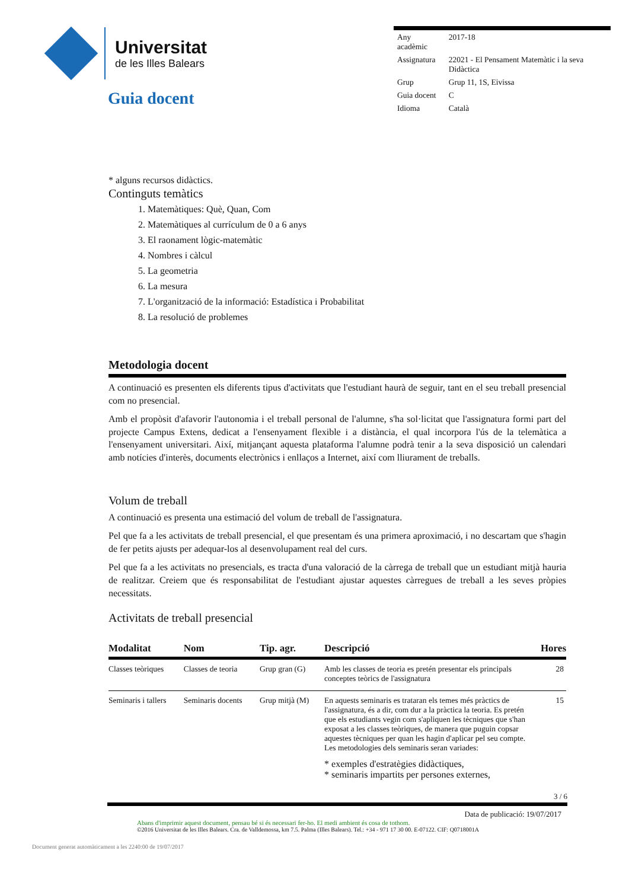Universitat
de les Illes Balears
Guia docent
| Any acadèmic | 2017-18 |
| Assignatura | 22021 - El Pensament Matemàtic i la seva Didàctica |
| Grup | Grup 11, 1S, Eivissa |
| Guia docent | C |
| Idioma | Català |
* alguns recursos didàctics.
Continguts temàtics
1. Matemàtiques: Què, Quan, Com
2. Matemàtiques al currículum de 0 a 6 anys
3. El raonament lògic-matemàtic
4. Nombres i càlcul
5. La geometria
6. La mesura
7. L'organització de la informació: Estadística i Probabilitat
8. La resolució de problemes
Metodologia docent
A continuació es presenten els diferents tipus d'activitats que l'estudiant haurà de seguir, tant en el seu treball presencial com no presencial.
Amb el propòsit d'afavorir l'autonomia i el treball personal de l'alumne, s'ha sol·licitat que l'assignatura formi part del projecte Campus Extens, dedicat a l'ensenyament flexible i a distància, el qual incorpora l'ús de la telemàtica a l'ensenyament universitari. Així, mitjançant aquesta plataforma l'alumne podrà tenir a la seva disposició un calendari amb notícies d'interès, documents electrònics i enllaços a Internet, així com lliurament de treballs.
Volum de treball
A continuació es presenta una estimació del volum de treball de l'assignatura.
Pel que fa a les activitats de treball presencial, el que presentam és una primera aproximació, i no descartam que s'hagin de fer petits ajusts per adequar-los al desenvolupament real del curs.
Pel que fa a les activitats no presencials, es tracta d'una valoració de la càrrega de treball que un estudiant mitjà hauria de realitzar. Creiem que és responsabilitat de l'estudiant ajustar aquestes càrregues de treball a les seves pròpies necessitats.
Activitats de treball presencial
| Modalitat | Nom | Tip. agr. | Descripció | Hores |
| --- | --- | --- | --- | --- |
| Classes teòriques | Classes de teoria | Grup gran (G) | Amb les classes de teoria es pretén presentar els principals conceptes teòrics de l'assignatura | 28 |
| Seminaris i tallers | Seminaris docents | Grup mitjà (M) | En aquests seminaris es trataran els temes més pràctics de l'assignatura, és a dir, com dur a la pràctica la teoria. Es pretén que els estudiants vegin com s'apliquen les tècniques que s'han exposat a les classes teòriques, de manera que puguin copsar aquestes tècniques per quan les hagin d'aplicar pel seu compte. Les metodologies dels seminaris seran variades: * exemples d'estratègies didàctiques, * seminaris impartits per persones externes, | 15 |
3 / 6
Data de publicació: 19/07/2017
Abans d'imprimir aquest document, pensau bé si és necessari fer-ho. El medi ambient és cosa de tothom.
©2016 Universitat de les Illes Balears. Cra. de Valldemossa, km 7.5. Palma (Illes Balears). Tel.: +34 - 971 17 30 00. E-07122. CIF: Q0718001A
Document generat automàticament a les 2240:00 de 19/07/2017